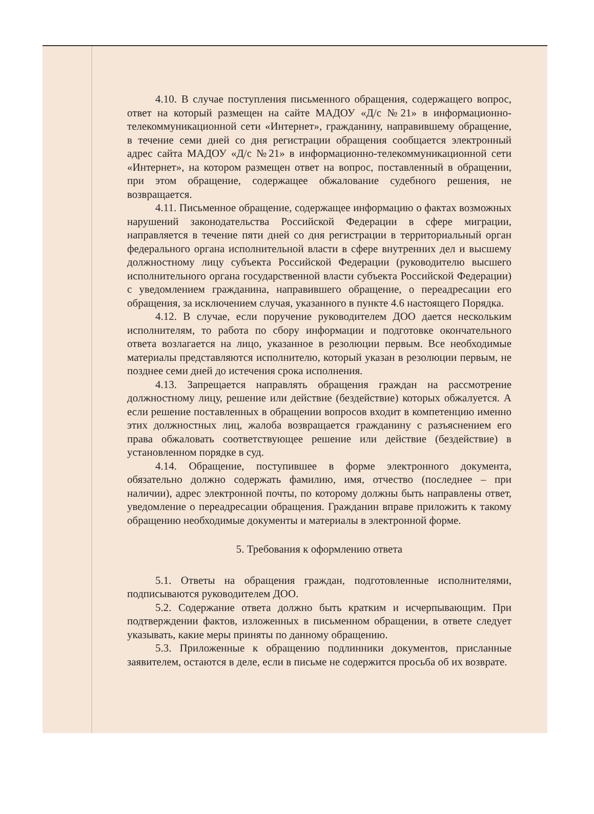4.10. В случае поступления письменного обращения, содержащего вопрос, ответ на который размещен на сайте МАДОУ «Д/с №21» в информационно-телекоммуникационной сети «Интернет», гражданину, направившему обращение, в течение семи дней со дня регистрации обращения сообщается электронный адрес сайта МАДОУ «Д/с №21» в информационно-телекоммуникационной сети «Интернет», на котором размещен ответ на вопрос, поставленный в обращении, при этом обращение, содержащее обжалование судебного решения, не возвращается.
4.11. Письменное обращение, содержащее информацию о фактах возможных нарушений законодательства Российской Федерации в сфере миграции, направляется в течение пяти дней со дня регистрации в территориальный орган федерального органа исполнительной власти в сфере внутренних дел и высшему должностному лицу субъекта Российской Федерации (руководителю высшего исполнительного органа государственной власти субъекта Российской Федерации) с уведомлением гражданина, направившего обращение, о переадресации его обращения, за исключением случая, указанного в пункте 4.6 настоящего Порядка.
4.12. В случае, если поручение руководителем ДОО дается нескольким исполнителям, то работа по сбору информации и подготовке окончательного ответа возлагается на лицо, указанное в резолюции первым. Все необходимые материалы представляются исполнителю, который указан в резолюции первым, не позднее семи дней до истечения срока исполнения.
4.13. Запрещается направлять обращения граждан на рассмотрение должностному лицу, решение или действие (бездействие) которых обжалуется. А если решение поставленных в обращении вопросов входит в компетенцию именно этих должностных лиц, жалоба возвращается гражданину с разъяснением его права обжаловать соответствующее решение или действие (бездействие) в установленном порядке в суд.
4.14. Обращение, поступившее в форме электронного документа, обязательно должно содержать фамилию, имя, отчество (последнее – при наличии), адрес электронной почты, по которому должны быть направлены ответ, уведомление о переадресации обращения. Гражданин вправе приложить к такому обращению необходимые документы и материалы в электронной форме.
5. Требования к оформлению ответа
5.1. Ответы на обращения граждан, подготовленные исполнителями, подписываются руководителем ДОО.
5.2. Содержание ответа должно быть кратким и исчерпывающим. При подтверждении фактов, изложенных в письменном обращении, в ответе следует указывать, какие меры приняты по данному обращению.
5.3. Приложенные к обращению подлинники документов, присланные заявителем, остаются в деле, если в письме не содержится просьба об их возврате.